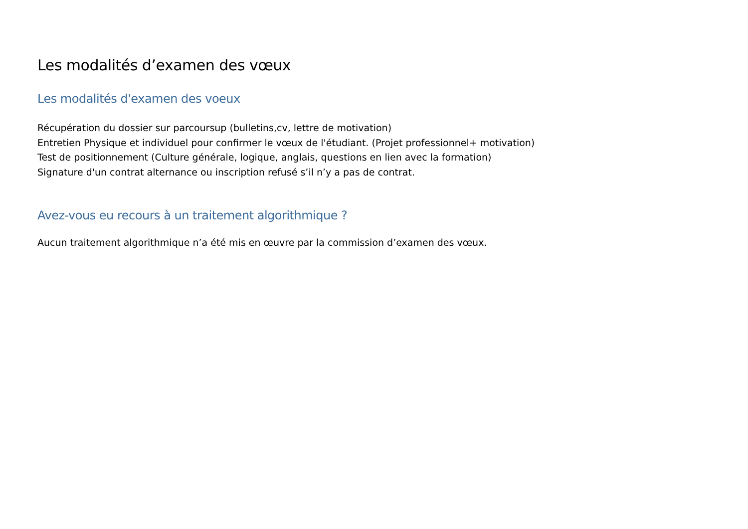Les modalités d’examen des vœux
Les modalités d'examen des voeux
Récupération du dossier sur parcoursup (bulletins,cv, lettre de motivation)
Entretien Physique et individuel pour confirmer le vœux de l'étudiant. (Projet professionnel+ motivation)
Test de positionnement (Culture générale, logique, anglais, questions en lien avec la formation)
Signature d'un contrat alternance ou inscription refusé s’il n’y a pas de contrat.
Avez-vous eu recours à un traitement algorithmique ?
Aucun traitement algorithmique n’a été mis en œuvre par la commission d’examen des vœux.